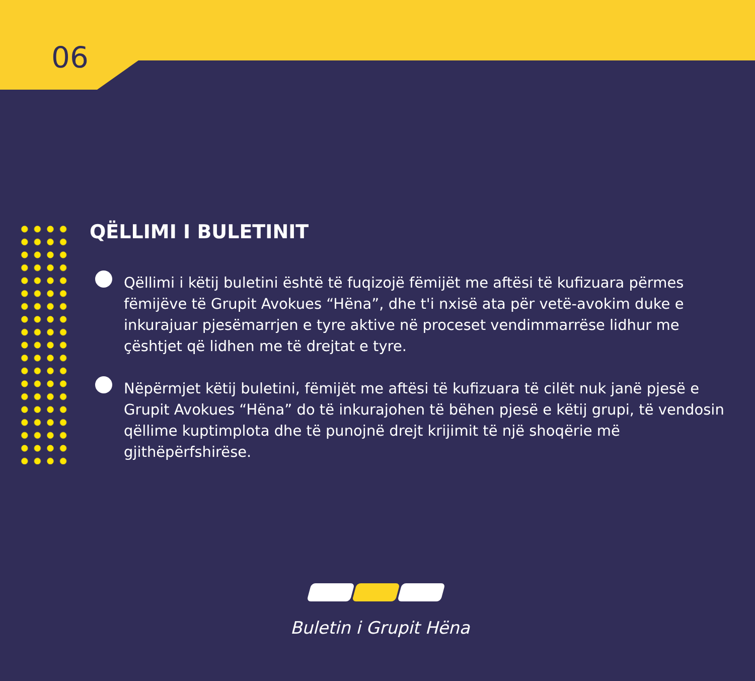06
QËLLIMI I BULETINIT
Qëllimi i këtij buletini është të fuqizojë fëmijët me aftësi të kufizuara përmes fëmijëve të Grupit Avokues “Hëna”, dhe t'i nxisë ata për vetë-avokim duke e inkurajuar pjesëmarrjen e tyre aktive në proceset vendimmarrëse lidhur me çështjet që lidhen me të drejtat e tyre.
Nëpërmjet këtij buletini, fëmijët me aftësi të kufizuara të cilët nuk janë pjesë e Grupit Avokues “Hëna” do të inkurajohen të bëhen pjesë e këtij grupi, të vendosin qëllime kuptimplota dhe të punojnë drejt krijimit të një shoqërie më gjithëpërfshirëse.
Buletin i Grupit Hëna